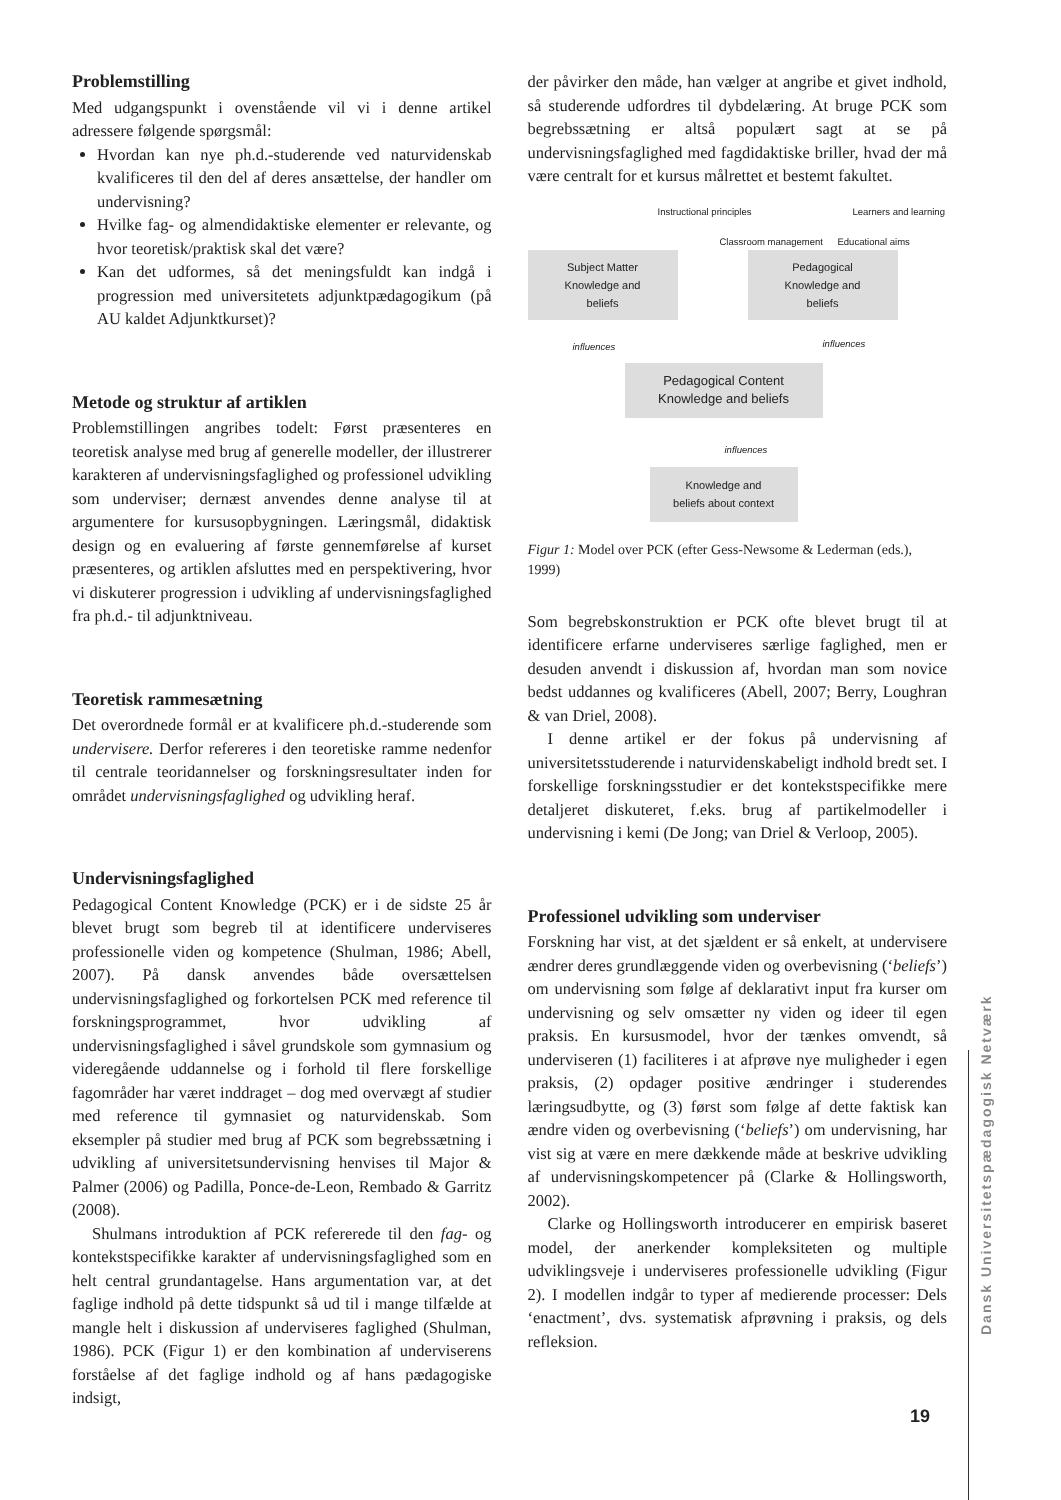Problemstilling
Med udgangspunkt i ovenstående vil vi i denne artikel adressere følgende spørgsmål:
Hvordan kan nye ph.d.-studerende ved naturvidenskab kvalificeres til den del af deres ansættelse, der handler om undervisning?
Hvilke fag- og almendidaktiske elementer er relevante, og hvor teoretisk/praktisk skal det være?
Kan det udformes, så det meningsfuldt kan indgå i progression med universitetets adjunktpædagogikum (på AU kaldet Adjunktkurset)?
Metode og struktur af artiklen
Problemstillingen angribes todelt: Først præsenteres en teoretisk analyse med brug af generelle modeller, der illustrerer karakteren af undervisningsfaglighed og professionel udvikling som underviser; dernæst anvendes denne analyse til at argumentere for kursusopbygningen. Læringsmål, didaktisk design og en evaluering af første gennemførelse af kurset præsenteres, og artiklen afsluttes med en perspektivering, hvor vi diskuterer progression i udvikling af undervisningsfaglighed fra ph.d.- til adjunktniveau.
Teoretisk rammesætning
Det overordnede formål er at kvalificere ph.d.-studerende som undervisere. Derfor refereres i den teoretiske ramme nedenfor til centrale teoridannelser og forskningsresultater inden for området undervisningsfaglighed og udvikling heraf.
Undervisningsfaglighed
Pedagogical Content Knowledge (PCK) er i de sidste 25 år blevet brugt som begreb til at identificere underviseres professionelle viden og kompetence (Shulman, 1986; Abell, 2007). På dansk anvendes både oversættelsen undervisningsfaglighed og forkortelsen PCK med reference til forskningsprogrammet, hvor udvikling af undervisningsfaglighed i såvel grundskole som gymnasium og videregående uddannelse og i forhold til flere forskellige fagområder har været inddraget – dog med overvægt af studier med reference til gymnasiet og naturvidenskab. Som eksempler på studier med brug af PCK som begrebssætning i udvikling af universitetsundervisning henvises til Major & Palmer (2006) og Padilla, Ponce-de-Leon, Rembado & Garritz (2008).
Shulmans introduktion af PCK refererede til den fag- og kontekstspecifikke karakter af undervisningsfaglighed som en helt central grundantagelse. Hans argumentation var, at det faglige indhold på dette tidspunkt så ud til i mange tilfælde at mangle helt i diskussion af underviseres faglighed (Shulman, 1986). PCK (Figur 1) er den kombination af underviserens forståelse af det faglige indhold og af hans pædagogiske indsigt,
der påvirker den måde, han vælger at angribe et givet indhold, så studerende udfordres til dybdelæring. At bruge PCK som begrebssætning er altså populært sagt at se på undervisningsfaglighed med fagdidaktiske briller, hvad der må være centralt for et kursus målrettet et bestemt fakultet.
Instructional principles Learners and learning
Classroom management Educational aims
Subject Matter
Knowledge and
beliefs
Pedagogical
Knowledge and
beliefs
influences influences
Pedagogical Content
Knowledge and beliefs
influences
Knowledge and
beliefs about context
Figur 1: Model over PCK (efter Gess-Newsome & Lederman (eds.), 1999)
Som begrebskonstruktion er PCK ofte blevet brugt til at identificere erfarne underviseres særlige faglighed, men er desuden anvendt i diskussion af, hvordan man som novice bedst uddannes og kvalificeres (Abell, 2007; Berry, Loughran & van Driel, 2008).
I denne artikel er der fokus på undervisning af universitetsstuderende i naturvidenskabeligt indhold bredt set. I forskellige forskningsstudier er det kontekstspecifikke mere detaljeret diskuteret, f.eks. brug af partikelmodeller i undervisning i kemi (De Jong; van Driel & Verloop, 2005).
Professionel udvikling som underviser
Forskning har vist, at det sjældent er så enkelt, at undervisere ændrer deres grundlæggende viden og overbevisning (‘beliefs’) om undervisning som følge af deklarativt input fra kurser om undervisning og selv omsætter ny viden og ideer til egen praksis. En kursusmodel, hvor der tænkes omvendt, så underviseren (1) faciliteres i at afprøve nye muligheder i egen praksis, (2) opdager positive ændringer i studerendes læringsudbytte, og (3) først som følge af dette faktisk kan ændre viden og overbevisning (‘beliefs’) om undervisning, har vist sig at være en mere dækkende måde at beskrive udvikling af undervisningskompetencer på (Clarke & Hollingsworth, 2002).
Clarke og Hollingsworth introducerer en empirisk baseret model, der anerkender kompleksiteten og multiple udviklingsveje i underviseres professionelle udvikling (Figur 2). I modellen indgår to typer af medierende processer: Dels ‘enactment’, dvs. systematisk afprøvning i praksis, og dels refleksion.
Dansk Universitetspædagogisk Netværk
19